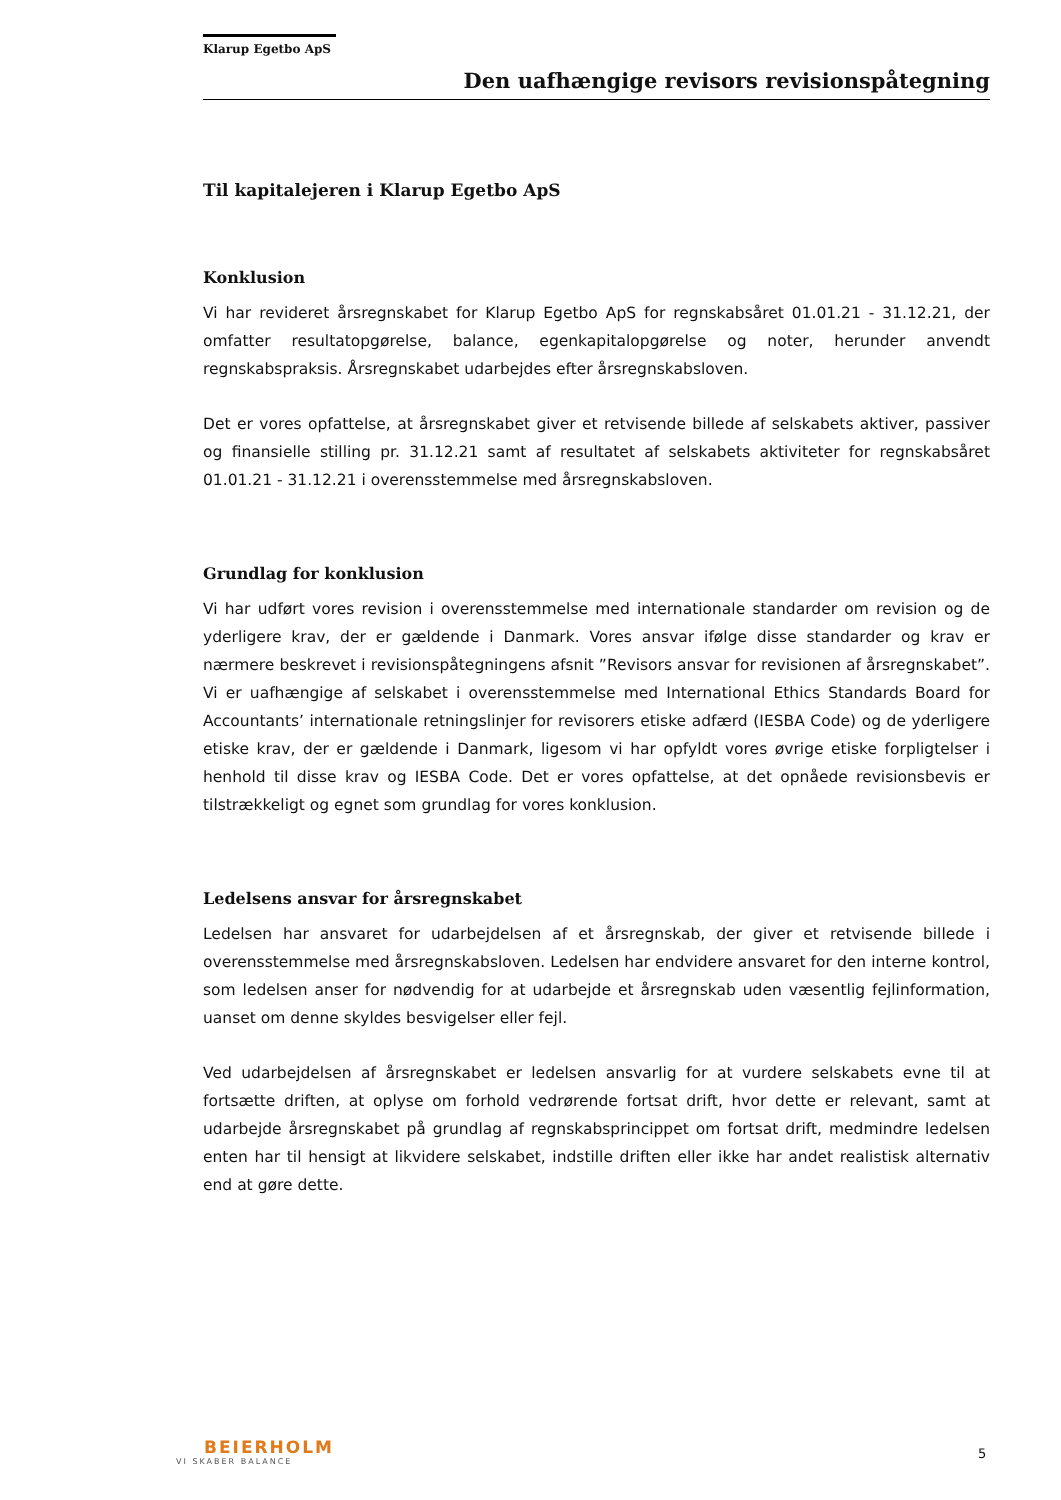Klarup Egetbo ApS
Den uafhængige revisors revisionspåtegning
Til kapitalejeren i Klarup Egetbo ApS
Konklusion
Vi har revideret årsregnskabet for Klarup Egetbo ApS for regnskabsåret 01.01.21 - 31.12.21, der omfatter resultatopgørelse, balance, egenkapitalopgørelse og noter, herunder anvendt regnskabspraksis. Årsregnskabet udarbejdes efter årsregnskabsloven.
Det er vores opfattelse, at årsregnskabet giver et retvisende billede af selskabets aktiver, passiver og finansielle stilling pr. 31.12.21 samt af resultatet af selskabets aktiviteter for regnskabsåret 01.01.21 - 31.12.21 i overensstemmelse med årsregnskabsloven.
Grundlag for konklusion
Vi har udført vores revision i overensstemmelse med internationale standarder om revision og de yderligere krav, der er gældende i Danmark. Vores ansvar ifølge disse standarder og krav er nærmere beskrevet i revisionspåtegningens afsnit ”Revisors ansvar for revisionen af årsregnskabet”. Vi er uafhængige af selskabet i overensstemmelse med International Ethics Standards Board for Accountants’ internationale retningslinjer for revisorers etiske adfærd (IESBA Code) og de yderligere etiske krav, der er gældende i Danmark, ligesom vi har opfyldt vores øvrige etiske forpligtelser i henhold til disse krav og IESBA Code. Det er vores opfattelse, at det opnåede revisionsbevis er tilstrækkeligt og egnet som grundlag for vores konklusion.
Ledelsens ansvar for årsregnskabet
Ledelsen har ansvaret for udarbejdelsen af et årsregnskab, der giver et retvisende billede i overensstemmelse med årsregnskabsloven. Ledelsen har endvidere ansvaret for den interne kontrol, som ledelsen anser for nødvendig for at udarbejde et årsregnskab uden væsentlig fejlinformation, uanset om denne skyldes besvigelser eller fejl.
Ved udarbejdelsen af årsregnskabet er ledelsen ansvarlig for at vurdere selskabets evne til at fortsætte driften, at oplyse om forhold vedrørende fortsat drift, hvor dette er relevant, samt at udarbejde årsregnskabet på grundlag af regnskabsprincippet om fortsat drift, medmindre ledelsen enten har til hensigt at likvidere selskabet, indstille driften eller ikke har andet realistisk alternativ end at gøre dette.
BEIERHOLM
VI SKABER BALANCE
5